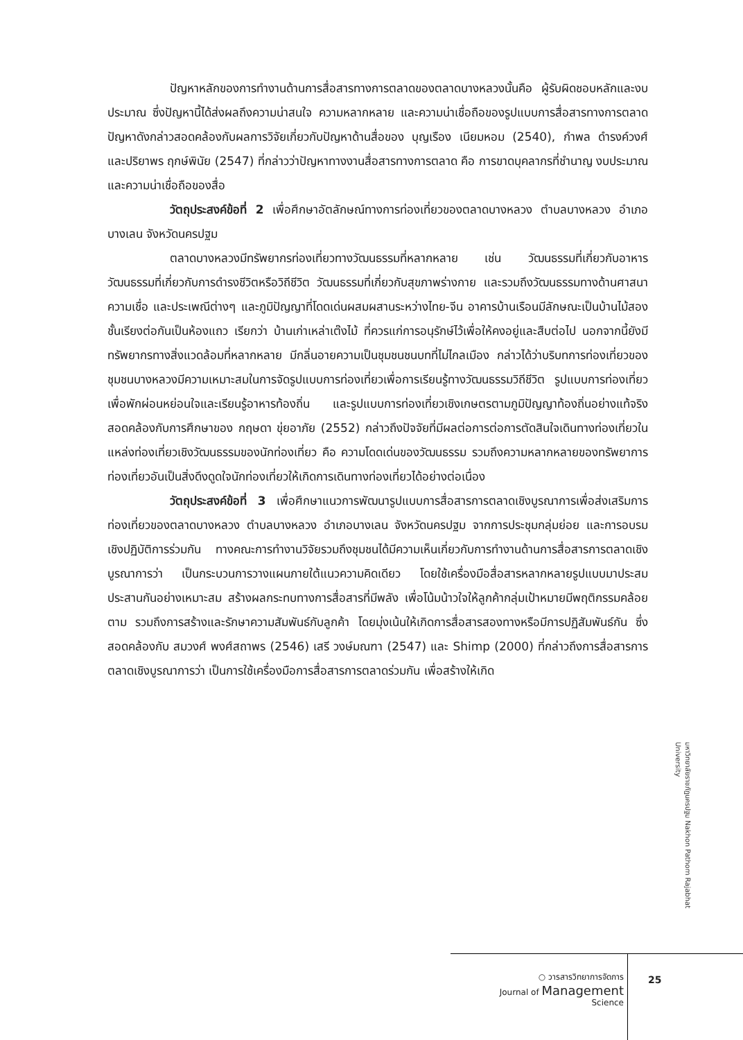ปัญหาหลักของการทำงานด้านการสื่อสารทางการตลาดของตลาดบางหลวงนั้นคือ ผู้รับผิดชอบหลักและงบประมาณ ซึ่งปัญหานี้ได้ส่งผลถึงความน่าสนใจ ความหลากหลาย และความน่าเชื่อถือของรูปแบบการสื่อสารทางการตลาด ปัญหาดังกล่าวสอดคล้องกับผลการวิจัยเกี่ยวกับปัญหาด้านสื่อของ บุญเรือง เนียมหอม (2540), กำพล ดำรงค์วงศ์ และปริยาพร ฤกษ์พินัย (2547) ที่กล่าวว่าปัญหาทางงานสื่อสารทางการตลาด คือ การขาดบุคลากรที่ชำนาญ งบประมาณ และความน่าเชื่อถือของสื่อ
วัตถุประสงค์ข้อที่ 2 เพื่อศึกษาอัตลักษณ์ทางการท่องเที่ยวของตลาดบางหลวง ตำบลบางหลวง อำเภอบางเลน จังหวัดนครปฐม
ตลาดบางหลวงมีทรัพยากรท่องเที่ยวทางวัฒนธรรมที่หลากหลาย เช่น วัฒนธรรมที่เกี่ยวกับอาหาร วัฒนธรรมที่เกี่ยวกับการดำรงชีวิตหรือวิถีชีวิต วัฒนธรรมที่เกี่ยวกับสุขภาพร่างกาย และรวมถึงวัฒนธรรมทางด้านศาสนาความเชื่อ และประเพณีต่างๆ และภูมิปัญญาที่โดดเด่นผสมผสานระหว่างไทย-จีน อาคารบ้านเรือนมีลักษณะเป็นบ้านไม้สองชั้นเรียงต่อกันเป็นห้องแถว เรียกว่า บ้านเก่าเหล่าเต๊งไม้ ที่ควรแก่การอนุรักษ์ไว้เพื่อให้คงอยู่และสืบต่อไป นอกจากนี้ยังมีทรัพยากรทางสิ่งแวดล้อมที่หลากหลาย มีกลิ่นอายความเป็นชุมชนชนบทที่ไม่ไกลเมือง กล่าวได้ว่าบริบทการท่องเที่ยวของชุมชนบางหลวงมีความเหมาะสมในการจัดรูปแบบการท่องเที่ยวเพื่อการเรียนรู้ทางวัฒนธรรมวิถีชีวิต รูปแบบการท่องเที่ยวเพื่อพักผ่อนหย่อนใจและเรียนรู้อาหารท้องถิ่น และรูปแบบการท่องเที่ยวเชิงเกษตรตามภูมิปัญญาท้องถิ่นอย่างแท้จริง สอดคล้องกับการศึกษาของ กฤษดา ขุ่ยอาภัย (2552) กล่าวถึงปัจจัยที่มีผลต่อการต่อการตัดสินใจเดินทางท่องเที่ยวในแหล่งท่องเที่ยวเชิงวัฒนธรรมของนักท่องเที่ยว คือ ความโดดเด่นของวัฒนธรรม รวมถึงความหลากหลายของทรัพยาการท่องเที่ยวอันเป็นสิ่งดึงดูดใจนักท่องเที่ยวให้เกิดการเดินทางท่องเที่ยวได้อย่างต่อเนื่อง
วัตถุประสงค์ข้อที่ 3 เพื่อศึกษาแนวการพัฒนารูปแบบการสื่อสารการตลาดเชิงบูรณาการเพื่อส่งเสริมการท่องเที่ยวของตลาดบางหลวง ตำบลบางหลวง อำเภอบางเลน จังหวัดนครปฐม จากการประชุมกลุ่มย่อย และการอบรมเชิงปฏิบัติการร่วมกัน ทางคณะการทำงานวิจัยรวมถึงชุมชนได้มีความเห็นเกี่ยวกับการทำงานด้านการสื่อสารการตลาดเชิงบูรณาการว่า เป็นกระบวนการวางแผนภายใต้แนวความคิดเดียว โดยใช้เครื่องมือสื่อสารหลากหลายรูปแบบมาประสมประสานกันอย่างเหมาะสม สร้างผลกระทบทางการสื่อสารที่มีพลัง เพื่อโน้มน้าวใจให้ลูกค้ากลุ่มเป้าหมายมีพฤติกรรมคล้อยตาม รวมถึงการสร้างและรักษาความสัมพันธ์กับลูกค้า โดยมุ่งเน้นให้เกิดการสื่อสารสองทางหรือมีการปฏิสัมพันธ์กัน ซึ่งสอดคล้องกับ สมวงศ์ พงศ์สถาพร (2546) เสรี วงษ์มณฑา (2547) และ Shimp (2000) ที่กล่าวถึงการสื่อสารการตลาดเชิงบูรณาการว่า เป็นการใช้เครื่องมือการสื่อสารการตลาดร่วมกัน เพื่อสร้างให้เกิด
มหาวิทยาลัยราชภัฏนครปฐม Nakhon Pathom Rajabhat University
○ วารสารวิทยาการจัดการ
Journal of Management
Science
25